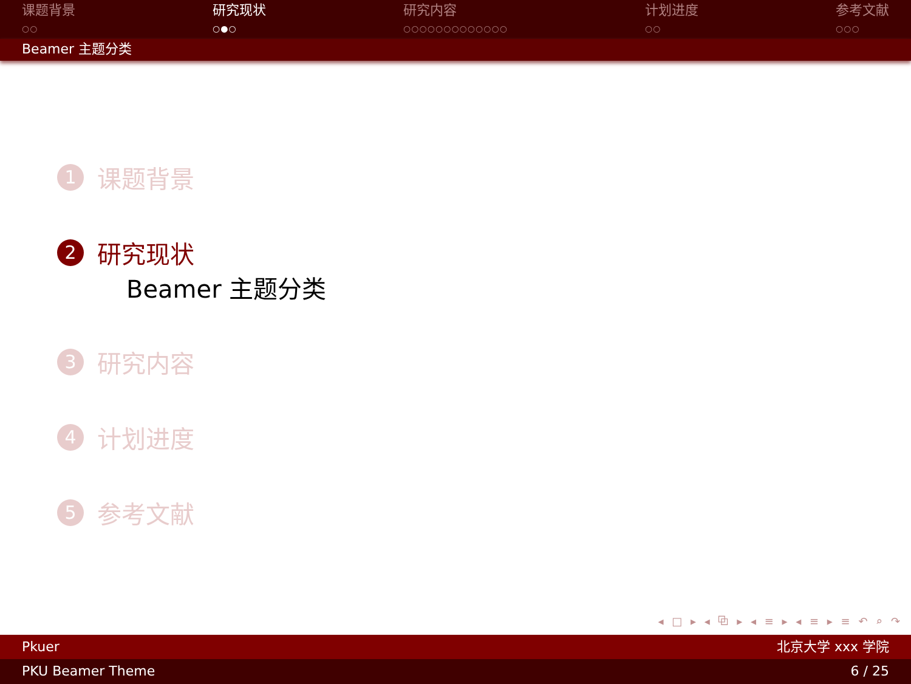课题背景
○○
研究现状
○●○
研究内容
○○○○○○○○○○○○○
计划进度
○○
参考文献
○○○
Beamer 主题分类
1 课题背景
2 研究现状
Beamer 主题分类
3 研究内容
4 计划进度
5 参考文献
◂ □ ▸ ◂ ⧉ ▸ ◂ ≡ ▸ ◂ ≡ ▸ ≡ ↶ ⌕ ↷
Pkuer 北京大学 xxx 学院
PKU Beamer Theme 6 / 25